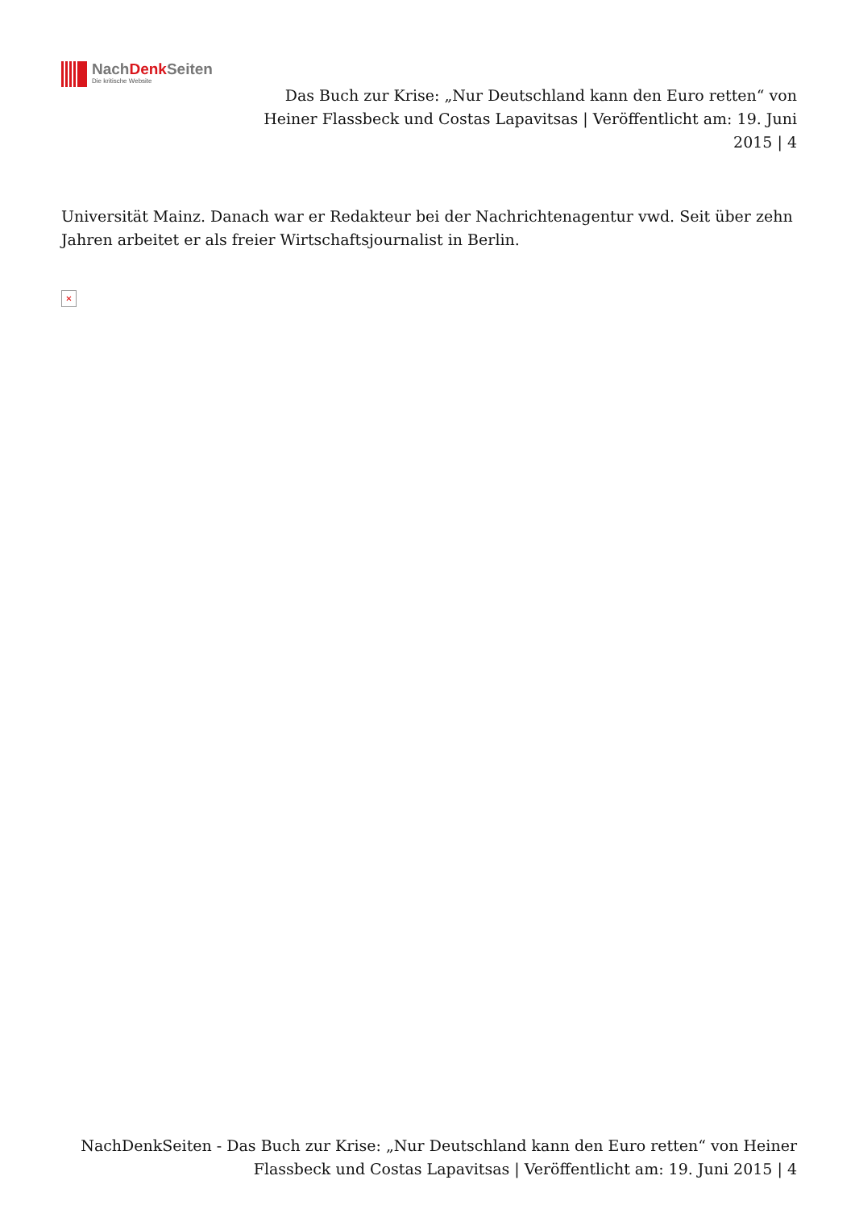NachDenk Seiten
Die kritische Website
Das Buch zur Krise: „Nur Deutschland kann den Euro retten“ von Heiner Flassbeck und Costas Lapavitsas | Veröffentlicht am: 19. Juni 2015 | 4
Universität Mainz. Danach war er Redakteur bei der Nachrichtenagentur vwd. Seit über zehn Jahren arbeitet er als freier Wirtschaftsjournalist in Berlin.
✕
NachDenkSeiten - Das Buch zur Krise: „Nur Deutschland kann den Euro retten“ von Heiner Flassbeck und Costas Lapavitsas | Veröffentlicht am: 19. Juni 2015 | 4